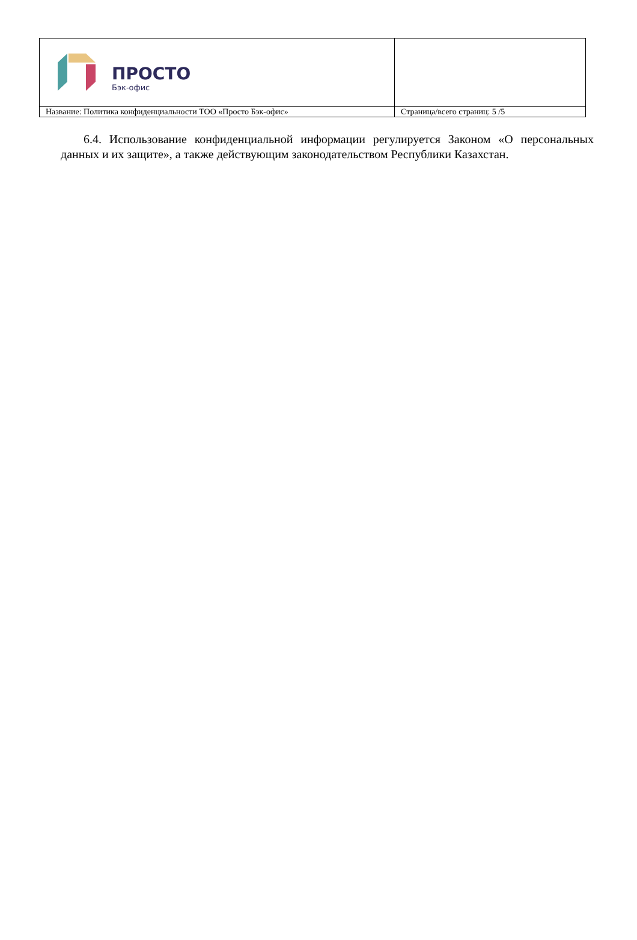| ПРОСТО Бэк-офис | |
| Название: Политика конфиденциальности ТОО «Просто Бэк-офис» | Страница/всего страниц: 5 /5 |
6.4. Использование конфиденциальной информации регулируется Законом «О персональных данных и их защите», а также действующим законодательством Республики Казахстан.